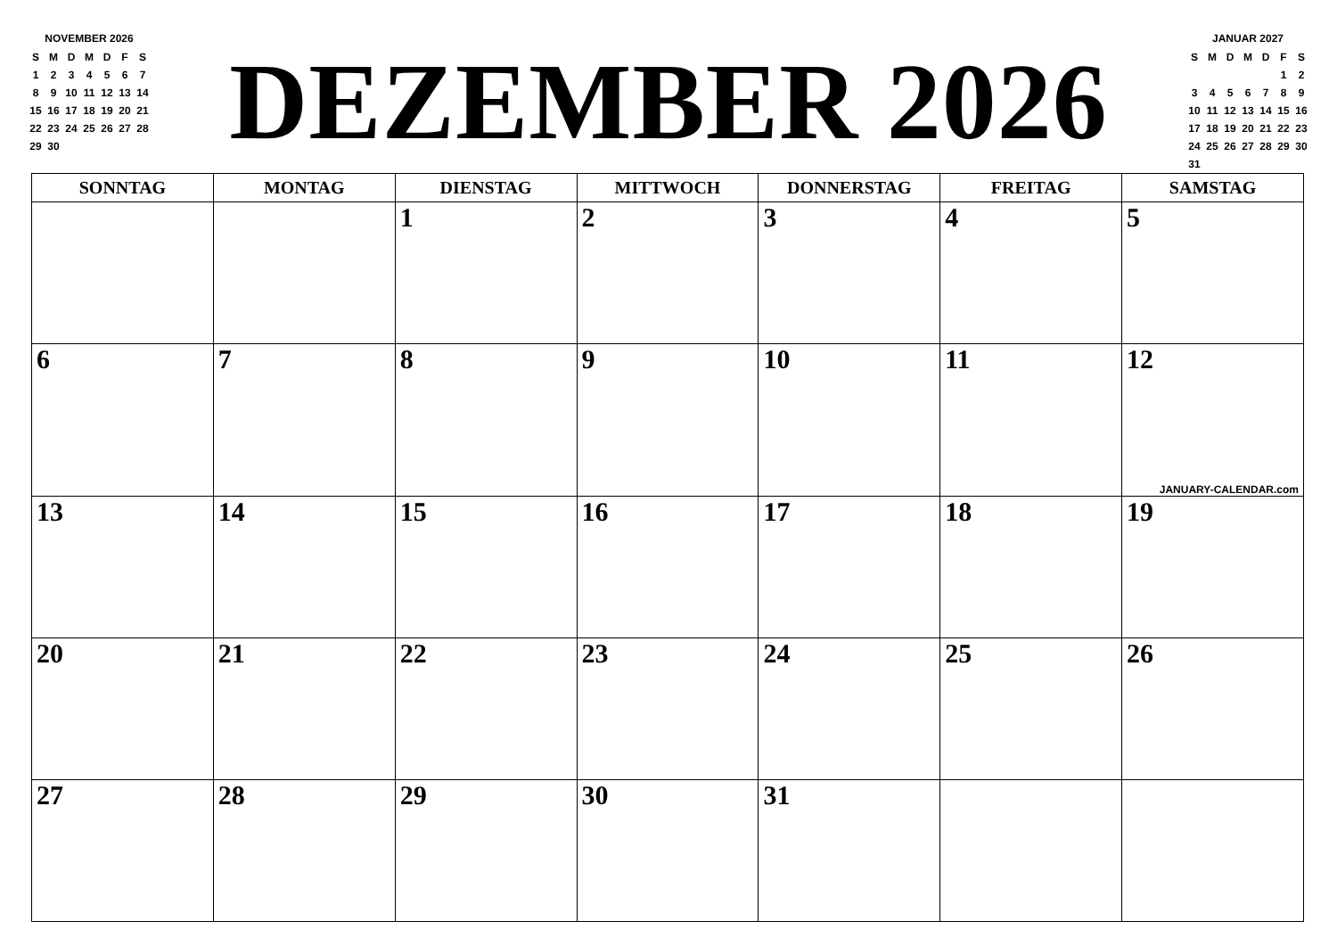NOVEMBER 2026
| S | M | D | M | D | F | S |
| 1 | 2 | 3 | 4 | 5 | 6 | 7 |
| 8 | 9 | 10 | 11 | 12 | 13 | 14 |
| 15 | 16 | 17 | 18 | 19 | 20 | 21 |
| 22 | 23 | 24 | 25 | 26 | 27 | 28 |
| 29 | 30 | | | | | |
DEZEMBER 2026
JANUAR 2027
| S | M | D | M | D | F | S |
| | | | | | 1 | 2 |
| 3 | 4 | 5 | 6 | 7 | 8 | 9 |
| 10 | 11 | 12 | 13 | 14 | 15 | 16 |
| 17 | 18 | 19 | 20 | 21 | 22 | 23 |
| 24 | 25 | 26 | 27 | 28 | 29 | 30 |
| 31 | | | | | | |
| SONNTAG | MONTAG | DIENSTAG | MITTWOCH | DONNERSTAG | FREITAG | SAMSTAG |
| --- | --- | --- | --- | --- | --- | --- |
| | | 1 | 2 | 3 | 4 | 5 |
| 6 | 7 | 8 | 9 | 10 | 11 | 12 JANUARY-CALENDAR.com |
| 13 | 14 | 15 | 16 | 17 | 18 | 19 |
| 20 | 21 | 22 | 23 | 24 | 25 | 26 |
| 27 | 28 | 29 | 30 | 31 | | |